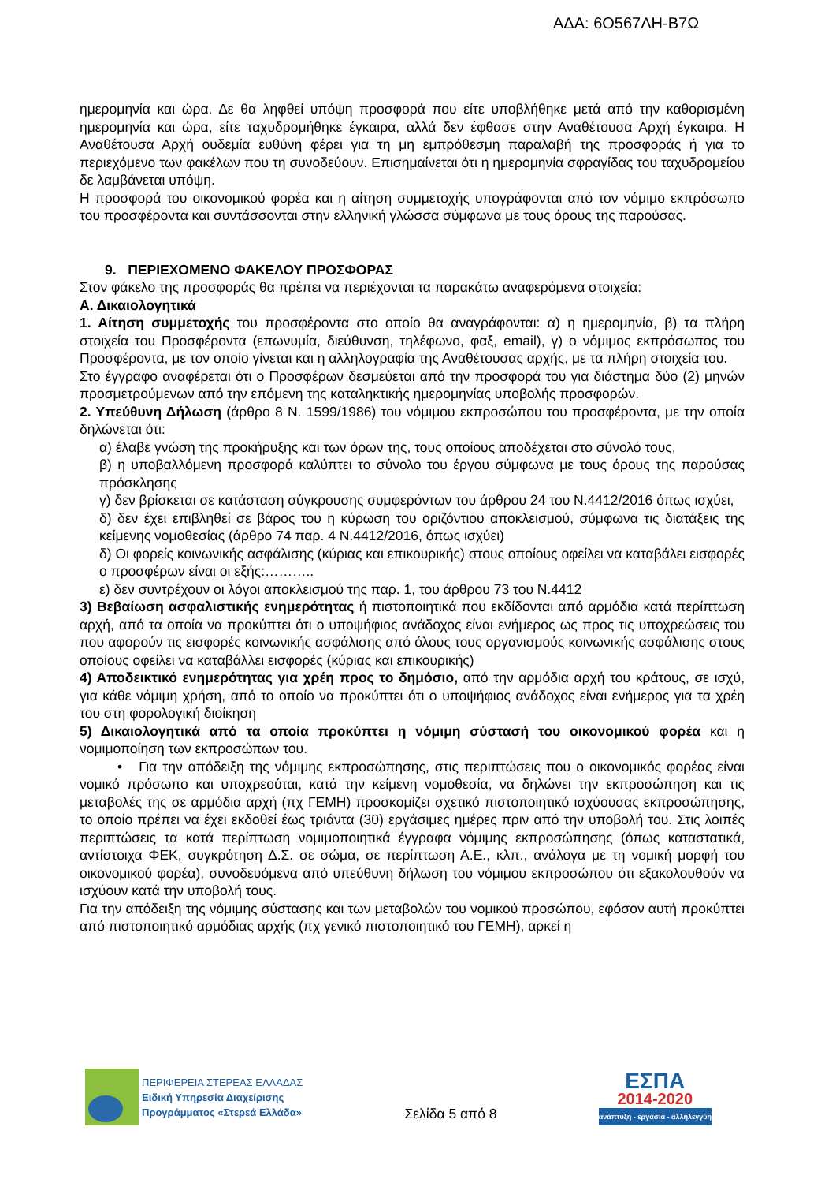ΑΔΑ: 6Ο567ΛΗ-Β7Ω
ημερομηνία και ώρα. Δε θα ληφθεί υπόψη προσφορά που είτε υποβλήθηκε μετά από την καθορισμένη ημερομηνία και ώρα, είτε ταχυδρομήθηκε έγκαιρα, αλλά δεν έφθασε στην Αναθέτουσα Αρχή έγκαιρα. Η Αναθέτουσα Αρχή ουδεμία ευθύνη φέρει για τη μη εμπρόθεσμη παραλαβή της προσφοράς ή για το περιεχόμενο των φακέλων που τη συνοδεύουν. Επισημαίνεται ότι η ημερομηνία σφραγίδας του ταχυδρομείου δε λαμβάνεται υπόψη.
Η προσφορά του οικονομικού φορέα και η αίτηση συμμετοχής υπογράφονται από τον νόμιμο εκπρόσωπο του προσφέροντα και συντάσσονται στην ελληνική γλώσσα σύμφωνα με τους όρους της παρούσας.
9. ΠΕΡΙΕΧΟΜΕΝΟ ΦΑΚΕΛΟΥ ΠΡΟΣΦΟΡΑΣ
Στον φάκελο της προσφοράς θα πρέπει να περιέχονται τα παρακάτω αναφερόμενα στοιχεία:
Α. Δικαιολογητικά
1. Αίτηση συμμετοχής του προσφέροντα στο οποίο θα αναγράφονται: α) η ημερομηνία, β) τα πλήρη στοιχεία του Προσφέροντα (επωνυμία, διεύθυνση, τηλέφωνο, φαξ, email), γ) ο νόμιμος εκπρόσωπος του Προσφέροντα, με τον οποίο γίνεται και η αλληλογραφία της Αναθέτουσας αρχής, με τα πλήρη στοιχεία του.
Στο έγγραφο αναφέρεται ότι ο Προσφέρων δεσμεύεται από την προσφορά του για διάστημα δύο (2) μηνών προσμετρούμενων από την επόμενη της καταληκτικής ημερομηνίας υποβολής προσφορών.
2. Υπεύθυνη Δήλωση (άρθρο 8 Ν. 1599/1986) του νόμιμου εκπροσώπου του προσφέροντα, με την οποία δηλώνεται ότι:
α) έλαβε γνώση της προκήρυξης και των όρων της, τους οποίους αποδέχεται στο σύνολό τους,
β) η υποβαλλόμενη προσφορά καλύπτει το σύνολο του έργου σύμφωνα με τους όρους της παρούσας πρόσκλησης
γ) δεν βρίσκεται σε κατάσταση σύγκρουσης συμφερόντων του άρθρου 24 του Ν.4412/2016 όπως ισχύει,
δ) δεν έχει επιβληθεί σε βάρος του η κύρωση του οριζόντιου αποκλεισμού, σύμφωνα τις διατάξεις της κείμενης νομοθεσίας (άρθρο 74 παρ. 4 Ν.4412/2016, όπως ισχύει)
δ) Οι φορείς κοινωνικής ασφάλισης (κύριας και επικουρικής) στους οποίους οφείλει να καταβάλει εισφορές ο προσφέρων είναι οι εξής:………..
ε) δεν συντρέχουν οι λόγοι αποκλεισμού της παρ. 1, του άρθρου 73 του Ν.4412
3) Βεβαίωση ασφαλιστικής ενημερότητας ή πιστοποιητικά που εκδίδονται από αρμόδια κατά περίπτωση αρχή, από τα οποία να προκύπτει ότι ο υποψήφιος ανάδοχος είναι ενήμερος ως προς τις υποχρεώσεις του που αφορούν τις εισφορές κοινωνικής ασφάλισης από όλους τους οργανισμούς κοινωνικής ασφάλισης στους οποίους οφείλει να καταβάλλει εισφορές (κύριας και επικουρικής)
4) Αποδεικτικό ενημερότητας για χρέη προς το δημόσιο, από την αρμόδια αρχή του κράτους, σε ισχύ, για κάθε νόμιμη χρήση, από το οποίο να προκύπτει ότι ο υποψήφιος ανάδοχος είναι ενήμερος για τα χρέη του στη φορολογική διοίκηση
5) Δικαιολογητικά από τα οποία προκύπτει η νόμιμη σύστασή του οικονομικού φορέα και η νομιμοποίηση των εκπροσώπων του.
• Για την απόδειξη της νόμιμης εκπροσώπησης, στις περιπτώσεις που ο οικονομικός φορέας είναι νομικό πρόσωπο και υποχρεούται, κατά την κείμενη νομοθεσία, να δηλώνει την εκπροσώπηση και τις μεταβολές της σε αρμόδια αρχή (πχ ΓΕΜΗ) προσκομίζει σχετικό πιστοποιητικό ισχύουσας εκπροσώπησης, το οποίο πρέπει να έχει εκδοθεί έως τριάντα (30) εργάσιμες ημέρες πριν από την υποβολή του. Στις λοιπές περιπτώσεις τα κατά περίπτωση νομιμοποιητικά έγγραφα νόμιμης εκπροσώπησης (όπως καταστατικά, αντίστοιχα ΦΕΚ, συγκρότηση Δ.Σ. σε σώμα, σε περίπτωση Α.Ε., κλπ., ανάλογα με τη νομική μορφή του οικονομικού φορέα), συνοδευόμενα από υπεύθυνη δήλωση του νόμιμου εκπροσώπου ότι εξακολουθούν να ισχύουν κατά την υποβολή τους.
Για την απόδειξη της νόμιμης σύστασης και των μεταβολών του νομικού προσώπου, εφόσον αυτή προκύπτει από πιστοποιητικό αρμόδιας αρχής (πχ γενικό πιστοποιητικό του ΓΕΜΗ), αρκεί η
ΠΕΡΙΦΕΡΕΙΑ ΣΤΕΡΕΑΣ ΕΛΛΑΔΑΣ
Ειδική Υπηρεσία Διαχείρισης
Προγράμματος «Στερεά Ελλάδα»
Σελίδα 5 από 8
ΕΣΠΑ
2014-2020
ανάπτυξη - εργασία - αλληλεγγύη